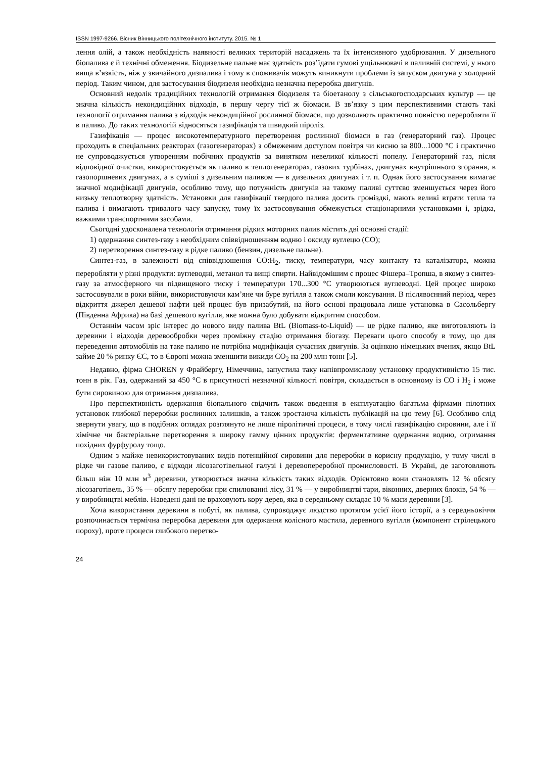ISSN 1997-9266. Вісник Вінницького політехнічного інституту. 2015. № 1
лення олій, а також необхідність наявності великих територій насаджень та їх інтенсивного удобрювання. У дизельного біопалива є й технічні обмеження. Біодизельне пальне має здатність роз’їдати гумові ущільнювачі в паливній системі, у нього вища в’язкість, ніж у звичайного дизпалива і тому в споживачів можуть виникнути проблеми із запуском двигуна у холодний період. Таким чином, для застосування біодизеля необхідна незначна переробка двигунів.
Основний недолік традиційних технологій отримання біодизеля та біоетанолу з сільськогосподарських культур — це значна кількість некондиційних відходів, в першу чергу тієї ж біомаси. В зв’язку з цим перспективними стають такі технології отримання палива з відходів некондиційної рослинної біомаси, що дозволяють практично повністю переробляти її в паливо. До таких технологій відносяться газифікація та швидкий піроліз.
Газифікація — процес високотемпературного перетворення рослинної біомаси в газ (генераторний газ). Процес проходить в спеціальних реакторах (газогенераторах) з обмеженим доступом повітря чи кисню за 800...1000 °С і практично не супроводжується утворенням побічних продуктів за винятком невеликої кількості попелу. Генераторний газ, після відповідної очистки, використовується як паливо в теплогенераторах, газових турбінах, двигунах внутрішнього згорання, в газопоршневих двигунах, а в суміші з дизельним паливом — в дизельних двигунах і т. п. Однак його застосування вимагає значної модифікації двигунів, особливо тому, що потужність двигунів на такому паливі суттєво зменшується через його низьку теплотворну здатність. Установки для газифікації твердого палива досить громіздкі, мають великі втрати тепла та палива і вимагають тривалого часу запуску, тому їх застосовування обмежується стаціонарними установками і, зрідка, важкими транспортними засобами.
Сьогодні удосконалена технологія отримання рідких моторних палив містить дві основні стадії:
1) одержання синтез-газу з необхідним співвідношенням водню і оксиду вуглецю (СО);
2) перетворення синтез-газу в рідке паливо (бензин, дизельне пальне).
Синтез-газ, в залежності від співвідношення СО:Н<sub>2</sub>, тиску, температури, часу контакту та каталізатора, можна переробляти у різні продукти: вуглеводні, метанол та вищі спирти. Найвідомішим є процес Фішера–Тропша, в якому з синтез-газу за атмосферного чи підвищеного тиску і температури 170...300 °С утворюються вуглеводні. Цей процес широко застосовували в роки війни, використовуючи кам’яне чи буре вугілля а також смоли коксування. В післявоєнний період, через відкриття джерел дешевої нафти цей процес був призабутий, на його основі працювала лише установка в Сасольбергу (Південна Африка) на базі дешевого вугілля, яке можна було добувати відкритим способом.
Останнім часом зріс інтерес до нового виду палива BtL (Biomass-to-Liquid) — це рідке паливо, яке виготовляють із деревини і відходів деревообробки через проміжну стадію отримання біогазу. Переваги цього способу в тому, що для переведення автомобілів на таке паливо не потрібна модифікація сучасних двигунів. За оцінкою німецьких вчених, якщо BtL займе 20 % ринку ЄС, то в Європі можна зменшити викиди CO<sub>2</sub> на 200 млн тонн [5].
Недавно, фірма CHOREN у Фрайбергу, Німеччина, запустила таку напівпромислову установку продуктивністю 15 тис. тонн в рік. Газ, одержаний за 450 °С в присутності незначної кількості повітря, складається в основному із CO і H<sub>2</sub> і може бути сировиною для отримання дизпалива.
Про перспективність одержання біопального свідчить також введення в експлуатацію багатьма фірмами пілотних установок глибокої переробки рослинних залишків, а також зростаюча кількість публікацій на цю тему [6]. Особливо слід звернути увагу, що в подібних оглядах розглянуто не лише піролітичні процеси, в тому числі газифікацію сировини, але і її хімічне чи бактеріальне перетворення в широку гамму цінних продуктів: ферментативне одержання водню, отримання похідних фурфуролу тощо.
Одним з майже невикористовуваних видів потенційної сировини для переробки в корисну продукцію, у тому числі в рідке чи газове паливо, є відходи лісозаготівельної галузі і деревопереробної промисловості. В Україні, де заготовляють більш ніж 10 млн м<sup>3</sup> деревини, утворюється значна кількість таких відходів. Орієнтовно вони становлять 12 % обсягу лісозаготівель, 35 % — обсягу переробки при спилюванні лісу, 31 % — у виробництві тари, віконних, дверних блоків, 54 % — у виробництві меблів. Наведені дані не враховують кору дерев, яка в середньому складає 10 % маси деревини [3].
Хоча використання деревини в побуті, як палива, супроводжує людство протягом усієї його історії, а з середньовіччя розпочинається термічна переробка деревини для одержання колісного мастила, деревного вугілля (компонент стрілецького пороху), проте процеси глибокого перетво-
24